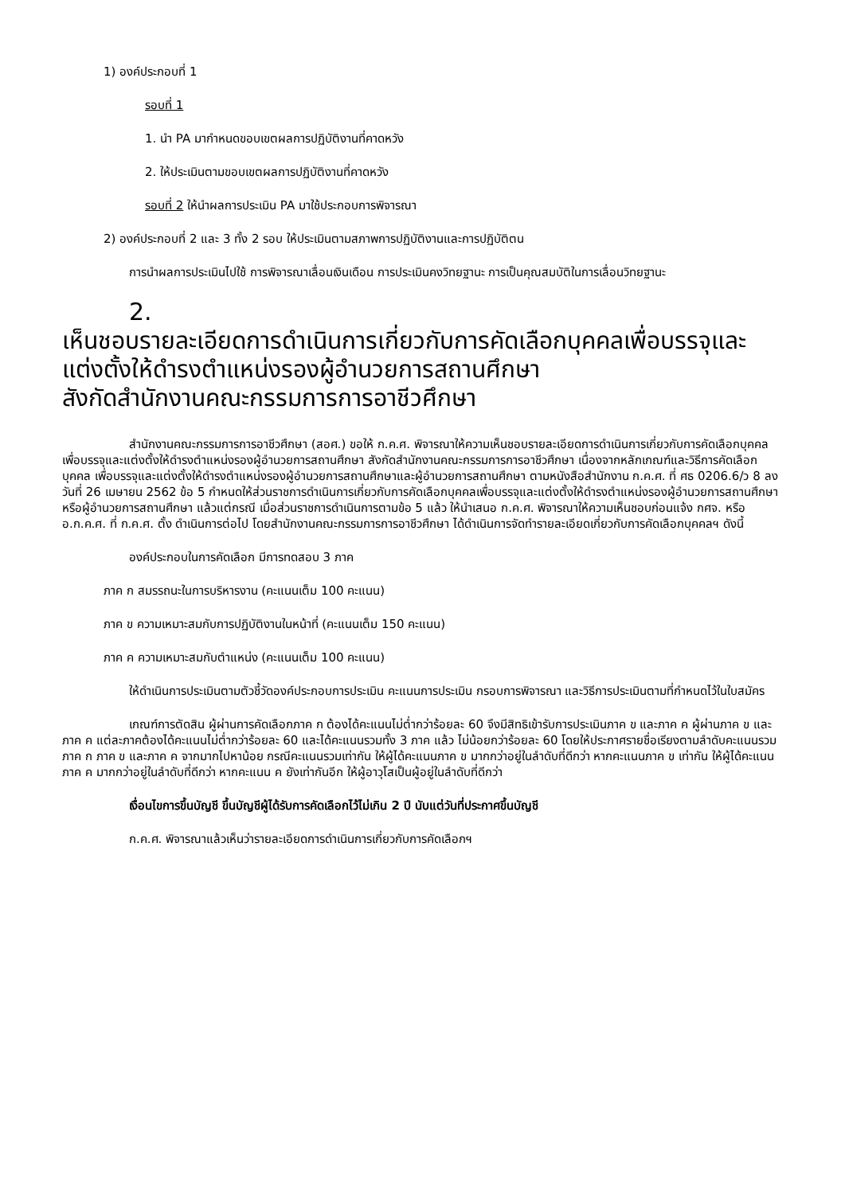1) องค์ประกอบที่ 1
รอบที่ 1
1. นำ PA มากำหนดขอบเขตผลการปฏิบัติงานที่คาดหวัง
2. ให้ประเมินตามขอบเขตผลการปฏิบัติงานที่คาดหวัง
รอบที่ 2 ให้นำผลการประเมิน PA มาใช้ประกอบการพิจารณา
2) องค์ประกอบที่ 2 และ 3 ทั้ง 2 รอบ ให้ประเมินตามสภาพการปฏิบัติงานและการปฏิบัติตน
การนำผลการประเมินไปใช้ การพิจารณาเลื่อนเงินเดือน การประเมินคงวิทยฐานะ การเป็นคุณสมบัติในการเลื่อนวิทยฐานะ
2.
เห็นชอบรายละเอียดการดำเนินการเกี่ยวกับการคัดเลือกบุคคลเพื่อบรรจุและแต่งตั้งให้ดำรงตำแหน่งรองผู้อำนวยการสถานศึกษา
สังกัดสำนักงานคณะกรรมการการอาชีวศึกษา
สำนักงานคณะกรรมการการอาชีวศึกษา (สอศ.) ขอให้ ก.ค.ศ. พิจารณาให้ความเห็นชอบรายละเอียดการดำเนินการเกี่ยวกับการคัดเลือกบุคคลเพื่อบรรจุและแต่งตั้งให้ดำรงตำแหน่งรองผู้อำนวยการสถานศึกษา สังกัดสำนักงานคณะกรรมการการอาชีวศึกษา เนื่องจากหลักเกณฑ์และวิธีการคัดเลือกบุคคล เพื่อบรรจุและแต่งตั้งให้ดำรงตำแหน่งรองผู้อำนวยการสถานศึกษาและผู้อำนวยการสถานศึกษา ตามหนังสือสำนักงาน ก.ค.ศ. ที่ ศธ 0206.6/ว 8 ลงวันที่ 26 เมษายน 2562 ข้อ 5 กำหนดให้ส่วนราชการดำเนินการเกี่ยวกับการคัดเลือกบุคคลเพื่อบรรจุและแต่งตั้งให้ดำรงตำแหน่งรองผู้อำนวยการสถานศึกษาหรือผู้อำนวยการสถานศึกษา แล้วแต่กรณี เมื่อส่วนราชการดำเนินการตามข้อ 5 แล้ว ให้นำเสนอ ก.ค.ศ. พิจารณาให้ความเห็นชอบก่อนแจ้ง กศจ. หรือ อ.ก.ค.ศ. ที่ ก.ค.ศ. ตั้ง ดำเนินการต่อไป โดยสำนักงานคณะกรรมการการอาชีวศึกษา ได้ดำเนินการจัดทำรายละเอียดเกี่ยวกับการคัดเลือกบุคคลฯ ดังนี้
องค์ประกอบในการคัดเลือก มีการทดสอบ 3 ภาค
ภาค ก สมรรถนะในการบริหารงาน (คะแนนเต็ม 100 คะแนน)
ภาค ข ความเหมาะสมกับการปฏิบัติงานในหน้าที่ (คะแนนเต็ม 150 คะแนน)
ภาค ค ความเหมาะสมกับตำแหน่ง (คะแนนเต็ม 100 คะแนน)
ให้ดำเนินการประเมินตามตัวชี้วัดองค์ประกอบการประเมิน คะแนนการประเมิน กรอบการพิจารณา และวิธีการประเมินตามที่กำหนดไว้ในใบสมัคร
เกณฑ์การตัดสิน ผู้ผ่านการคัดเลือกภาค ก ต้องได้คะแนนไม่ต่ำกว่าร้อยละ 60 จึงมีสิทธิเข้ารับการประเมินภาค ข และภาค ค ผู้ผ่านภาค ข และภาค ค แต่ละภาคต้องได้คะแนนไม่ต่ำกว่าร้อยละ 60 และได้คะแนนรวมทั้ง 3 ภาค แล้ว ไม่น้อยกว่าร้อยละ 60 โดยให้ประกาศรายชื่อเรียงตามลำดับคะแนนรวม ภาค ก ภาค ข และภาค ค จากมากไปหาน้อย กรณีคะแนนรวมเท่ากัน ให้ผู้ได้คะแนนภาค ข มากกว่าอยู่ในลำดับที่ดีกว่า หากคะแนนภาค ข เท่ากัน ให้ผู้ได้คะแนนภาค ค มากกว่าอยู่ในลำดับที่ดีกว่า หากคะแนน ค ยังเท่ากันอีก ให้ผู้อาวุโสเป็นผู้อยู่ในลำดับที่ดีกว่า
เงื่อนไขการขึ้นบัญชี ขึ้นบัญชีผู้ได้รับการคัดเลือกไว้ไม่เกิน 2 ปี นับแต่วันที่ประกาศขึ้นบัญชี
ก.ค.ศ. พิจารณาแล้วเห็นว่ารายละเอียดการดำเนินการเกี่ยวกับการคัดเลือกฯ